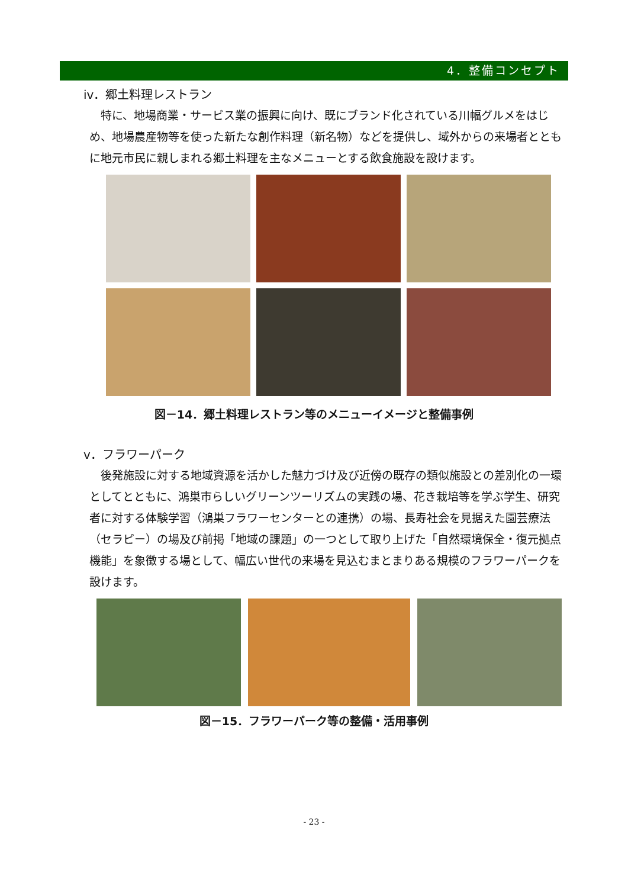4．整備コンセプト
iv．郷土料理レストラン
　特に、地場商業・サービス業の振興に向け、既にブランド化されている川幅グルメをはじめ、地場農産物等を使った新たな創作料理（新名物）などを提供し、域外からの来場者とともに地元市民に親しまれる郷土料理を主なメニューとする飲食施設を設けます。
図－14．郷土料理レストラン等のメニューイメージと整備事例
v．フラワーパーク
　後発施設に対する地域資源を活かした魅力づけ及び近傍の既存の類似施設との差別化の一環としてとともに、鴻巣市らしいグリーンツーリズムの実践の場、花き栽培等を学ぶ学生、研究者に対する体験学習（鴻巣フラワーセンターとの連携）の場、長寿社会を見据えた園芸療法（セラピー）の場及び前掲「地域の課題」の一つとして取り上げた「自然環境保全・復元拠点機能」を象徴する場として、幅広い世代の来場を見込むまとまりある規模のフラワーパークを設けます。
図－15．フラワーパーク等の整備・活用事例
- 23 -